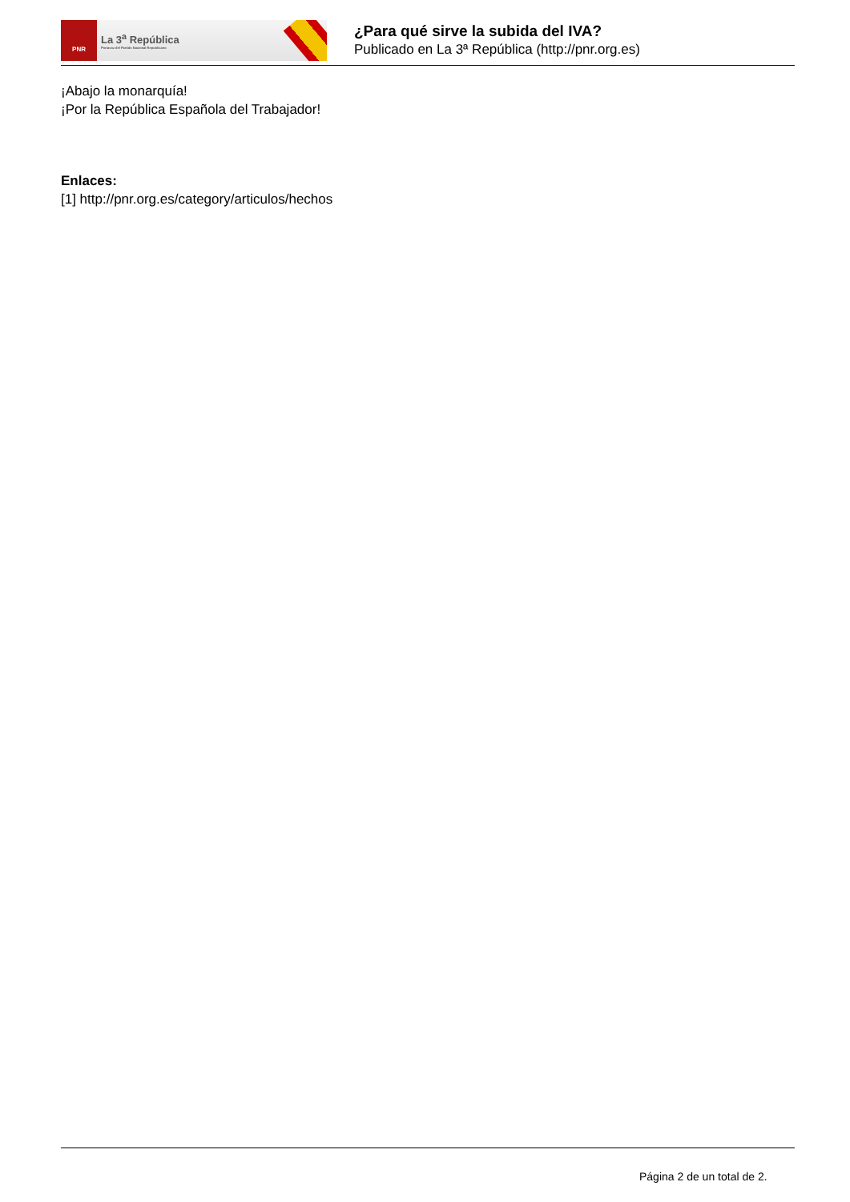PNR
La 3<sup>a</sup> República
Portavoz del Partido Nacional Republicano
¿Para qué sirve la subida del IVA?
Publicado en La 3ª República (http://pnr.org.es)
¡Abajo la monarquía!
¡Por la República Española del Trabajador!
Enlaces:
[1] http://pnr.org.es/category/articulos/hechos
Página 2 de un total de 2.